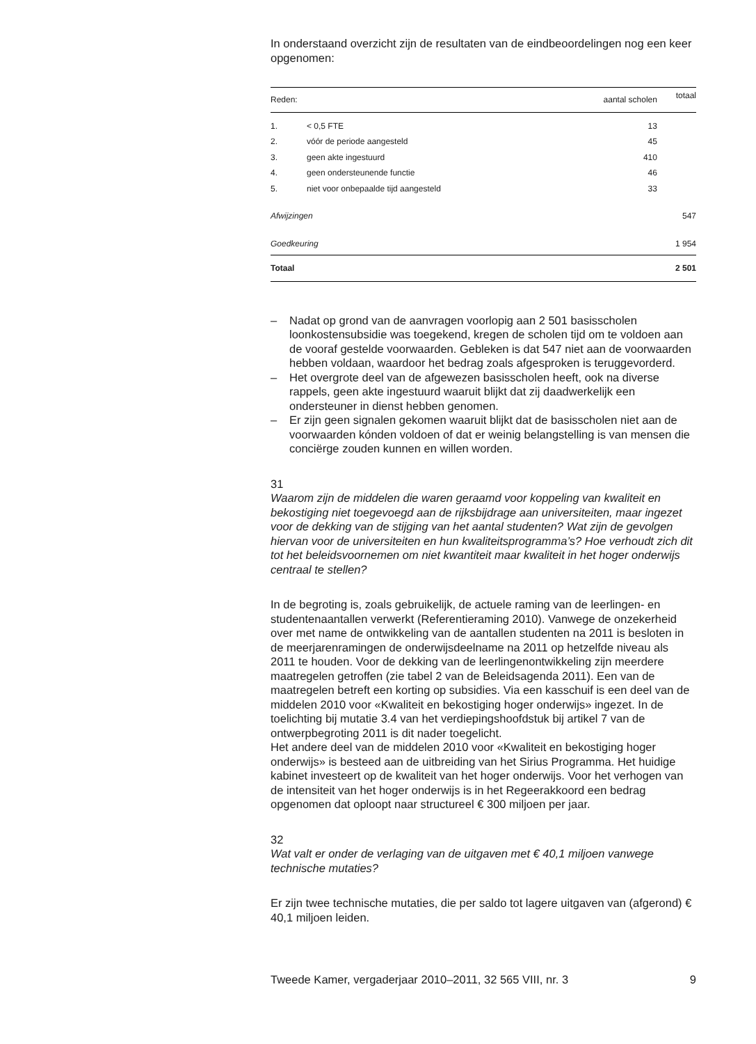In onderstaand overzicht zijn de resultaten van de eindbeoordelingen nog een keer opgenomen:
| Reden: | | aantal scholen | totaal |
| --- | --- | --- | --- |
| 1. | < 0,5 FTE | 13 | |
| 2. | vóór de periode aangesteld | 45 | |
| 3. | geen akte ingestuurd | 410 | |
| 4. | geen ondersteunende functie | 46 | |
| 5. | niet voor onbepaalde tijd aangesteld | 33 | |
| Afwijzingen | | | 547 |
| Goedkeuring | | | 1 954 |
| Totaal | | | 2 501 |
– Nadat op grond van de aanvragen voorlopig aan 2 501 basisscholen loonkostensubsidie was toegekend, kregen de scholen tijd om te voldoen aan de vooraf gestelde voorwaarden. Gebleken is dat 547 niet aan de voorwaarden hebben voldaan, waardoor het bedrag zoals afgesproken is teruggevorderd.
– Het overgrote deel van de afgewezen basisscholen heeft, ook na diverse rappels, geen akte ingestuurd waaruit blijkt dat zij daadwerkelijk een ondersteuner in dienst hebben genomen.
– Er zijn geen signalen gekomen waaruit blijkt dat de basisscholen niet aan de voorwaarden kónden voldoen of dat er weinig belangstelling is van mensen die conciërge zouden kunnen en willen worden.
31
Waarom zijn de middelen die waren geraamd voor koppeling van kwaliteit en bekostiging niet toegevoegd aan de rijksbijdrage aan universiteiten, maar ingezet voor de dekking van de stijging van het aantal studenten? Wat zijn de gevolgen hiervan voor de universiteiten en hun kwaliteitsprogramma’s? Hoe verhoudt zich dit tot het beleidsvoornemen om niet kwantiteit maar kwaliteit in het hoger onderwijs centraal te stellen?
In de begroting is, zoals gebruikelijk, de actuele raming van de leerlingen- en studentenaantallen verwerkt (Referentieraming 2010). Vanwege de onzekerheid over met name de ontwikkeling van de aantallen studenten na 2011 is besloten in de meerjarenramingen de onderwijsdeelname na 2011 op hetzelfde niveau als 2011 te houden. Voor de dekking van de leerlingenontwikkeling zijn meerdere maatregelen getroffen (zie tabel 2 van de Beleidsagenda 2011). Een van de maatregelen betreft een korting op subsidies. Via een kasschuif is een deel van de middelen 2010 voor «Kwaliteit en bekostiging hoger onderwijs» ingezet. In de toelichting bij mutatie 3.4 van het verdiepingshoofdstuk bij artikel 7 van de ontwerpbegroting 2011 is dit nader toegelicht.
Het andere deel van de middelen 2010 voor «Kwaliteit en bekostiging hoger onderwijs» is besteed aan de uitbreiding van het Sirius Programma. Het huidige kabinet investeert op de kwaliteit van het hoger onderwijs. Voor het verhogen van de intensiteit van het hoger onderwijs is in het Regeerakkoord een bedrag opgenomen dat oploopt naar structureel € 300 miljoen per jaar.
32
Wat valt er onder de verlaging van de uitgaven met € 40,1 miljoen vanwege technische mutaties?
Er zijn twee technische mutaties, die per saldo tot lagere uitgaven van (afgerond) € 40,1 miljoen leiden.
Tweede Kamer, vergaderjaar 2010–2011, 32 565 VIII, nr. 3 9